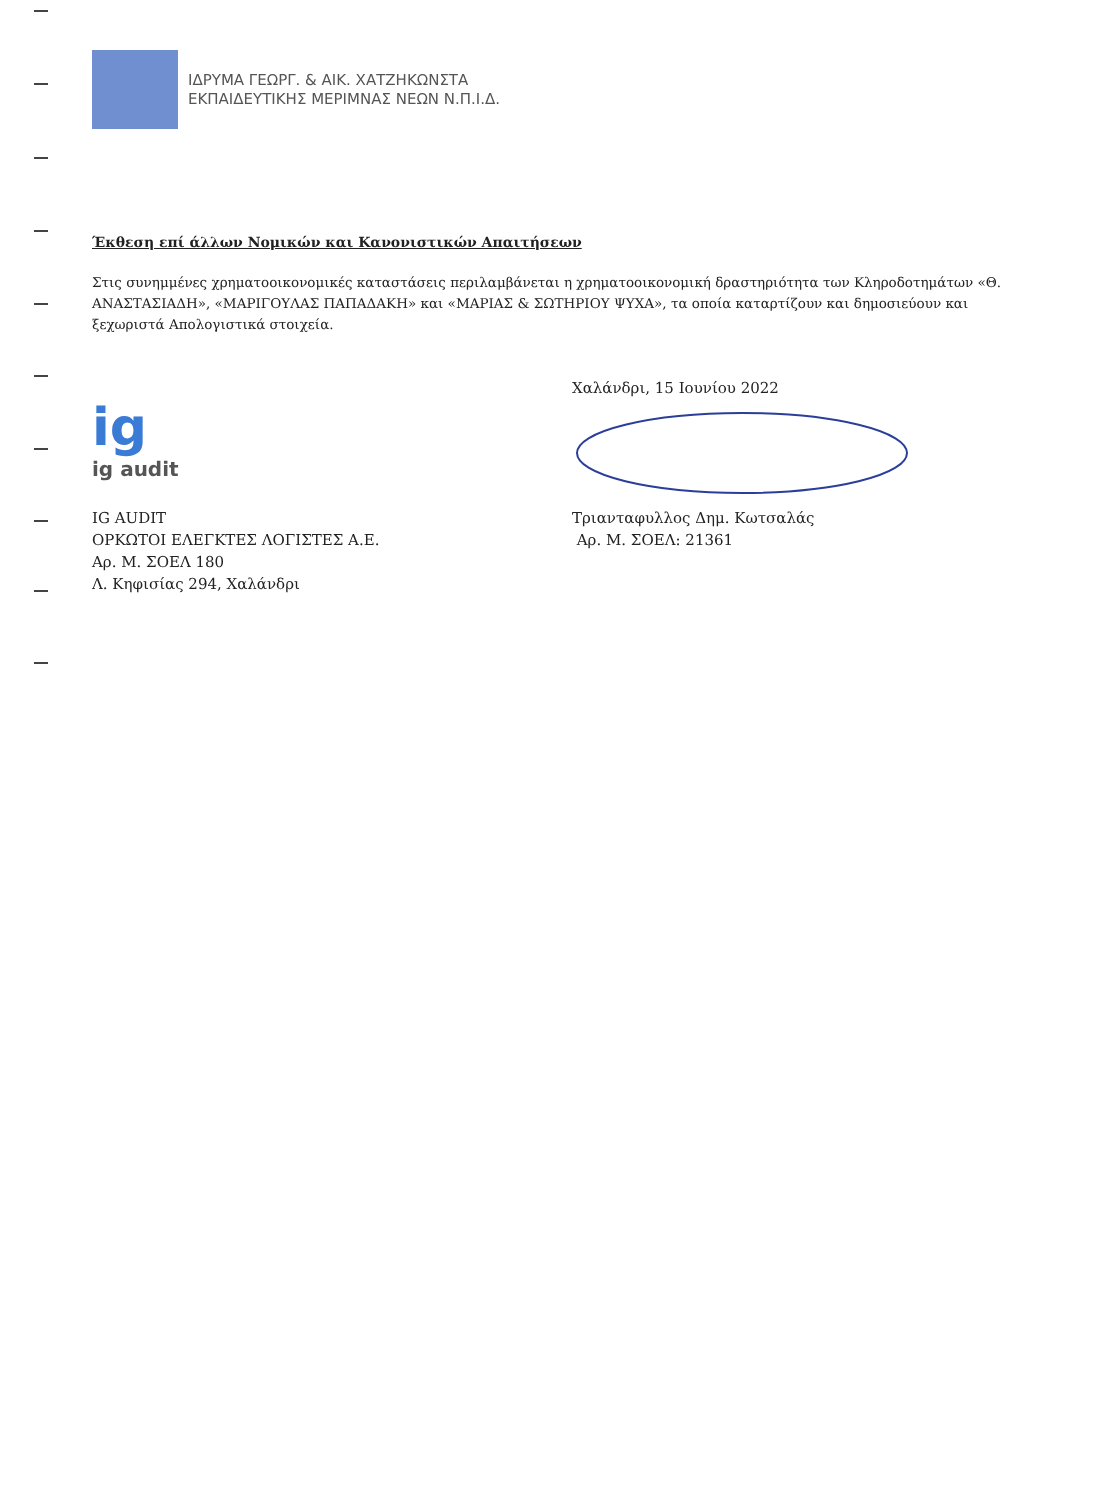ΙΔΡΥΜΑ ΓΕΩΡΓ. & ΑΙΚ. ΧΑΤΖΗΚΩΝΣΤΑ
ΕΚΠΑΙΔΕΥΤΙΚΗΣ ΜΕΡΙΜΝΑΣ ΝΕΩΝ Ν.Π.Ι.Δ.
Έκθεση επί άλλων Νομικών και Κανονιστικών Απαιτήσεων
Στις συνημμένες χρηματοοικονομικές καταστάσεις περιλαμβάνεται η χρηματοοικονομική δραστηριότητα των Κληροδοτημάτων «Θ. ΑΝΑΣΤΑΣΙΑΔΗ», «ΜΑΡΙΓΟΥΛΑΣ ΠΑΠΑΔΑΚΗ» και «ΜΑΡΙΑΣ & ΣΩΤΗΡΙΟΥ ΨΥΧΑ», τα οποία καταρτίζουν και δημοσιεύουν και ξεχωριστά Απολογιστικά στοιχεία.
ig
ig audit
IG AUDIT
ΟΡΚΩΤΟΙ ΕΛΕΓΚΤΕΣ ΛΟΓΙΣΤΕΣ Α.Ε.
Αρ. Μ. ΣΟΕΛ 180
Λ. Κηφισίας 294, Χαλάνδρι
Χαλάνδρι, 15 Ιουνίου 2022
Τριανταφυλλος Δημ. Κωτσαλάς
Αρ. Μ. ΣΟΕΛ: 21361